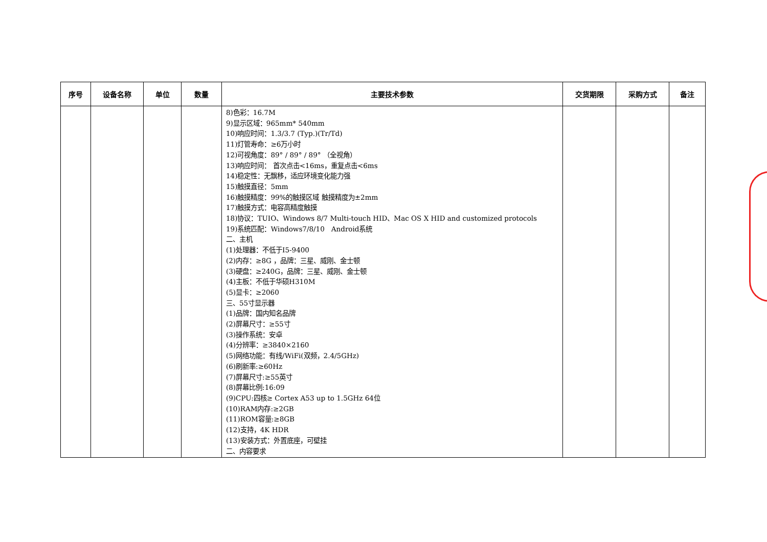| 序号 | 设备名称 | 单位 | 数量 | 主要技术参数 | 交货期限 | 采购方式 | 备注 |
| --- | --- | --- | --- | --- | --- | --- | --- |
| | | | | 8)色彩：16.7M 9)显示区域：965mm* 540mm 10)响应时间：1.3/3.7 (Typ.)(Tr/Td) 11)灯管寿命：≥6万小时 12)可视角度：89° / 89° / 89° （全视角） 13)响应时间： 首次点击<16ms，重复点击<6ms 14)稳定性：无飘移，适应环境变化能力强 15)触摸直径：5mm 16)触摸精度：99%的触摸区域 触摸精度为±2mm 17)触摸方式：电容高精度触摸 18)协议：TUIO、Windows 8/7 Multi-touch HID、Mac OS X HID and customized protocols 19)系统匹配：Windows7/8/10 Android系统 二、主机 (1)处理器：不低于I5-9400 (2)内存：≥8G ，品牌：三星、威刚、金士顿 (3)硬盘：≥240G，品牌：三星、威刚、金士顿 (4)主板：不低于华硕H310M (5)显卡：≥2060 三、55寸显示器 (1)品牌：国内知名品牌 (2)屏幕尺寸：≥55寸 (3)操作系统：安卓 (4)分辨率：≥3840×2160 (5)网络功能：有线/WiFi(双频，2.4/5GHz) (6)刷新率:≥60Hz (7)屏幕尺寸:≥55英寸 (8)屏幕比例:16:09 (9)CPU:四核≥ Cortex A53 up to 1.5GHz 64位 (10)RAM内存:≥2GB (11)ROM容量:≥8GB (12)支持，4K HDR (13)安装方式：外置底座，可壁挂 二、内容要求 | | | |